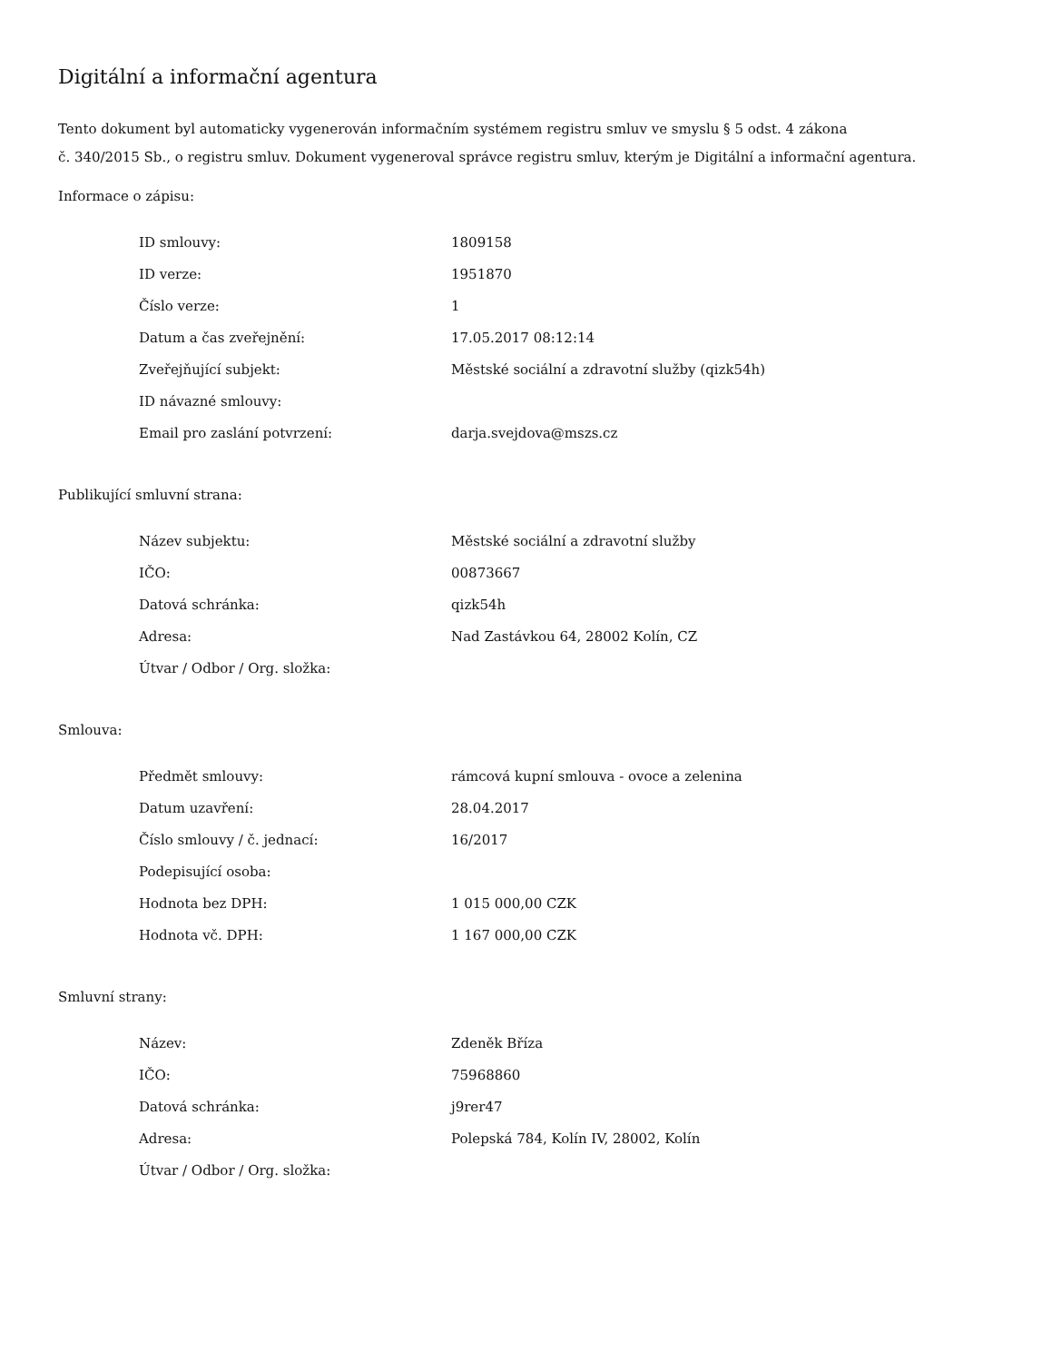Digitální a informační agentura
Tento dokument byl automaticky vygenerován informačním systémem registru smluv ve smyslu § 5 odst. 4 zákona
č. 340/2015 Sb., o registru smluv. Dokument vygeneroval správce registru smluv, kterým je Digitální a informační agentura.
Informace o zápisu:
| ID smlouvy: | 1809158 |
| ID verze: | 1951870 |
| Číslo verze: | 1 |
| Datum a čas zveřejnění: | 17.05.2017 08:12:14 |
| Zveřejňující subjekt: | Městské sociální a zdravotní služby (qizk54h) |
| ID návazné smlouvy: | |
| Email pro zaslání potvrzení: | darja.svejdova@mszs.cz |
Publikující smluvní strana:
| Název subjektu: | Městské sociální a zdravotní služby |
| IČO: | 00873667 |
| Datová schránka: | qizk54h |
| Adresa: | Nad Zastávkou 64, 28002 Kolín, CZ |
| Útvar / Odbor / Org. složka: | |
Smlouva:
| Předmět smlouvy: | rámcová kupní smlouva - ovoce a zelenina |
| Datum uzavření: | 28.04.2017 |
| Číslo smlouvy / č. jednací: | 16/2017 |
| Podepisující osoba: | |
| Hodnota bez DPH: | 1 015 000,00 CZK |
| Hodnota vč. DPH: | 1 167 000,00 CZK |
Smluvní strany:
| Název: | Zdeněk Bříza |
| IČO: | 75968860 |
| Datová schránka: | j9rer47 |
| Adresa: | Polepská 784, Kolín IV, 28002, Kolín |
| Útvar / Odbor / Org. složka: | |